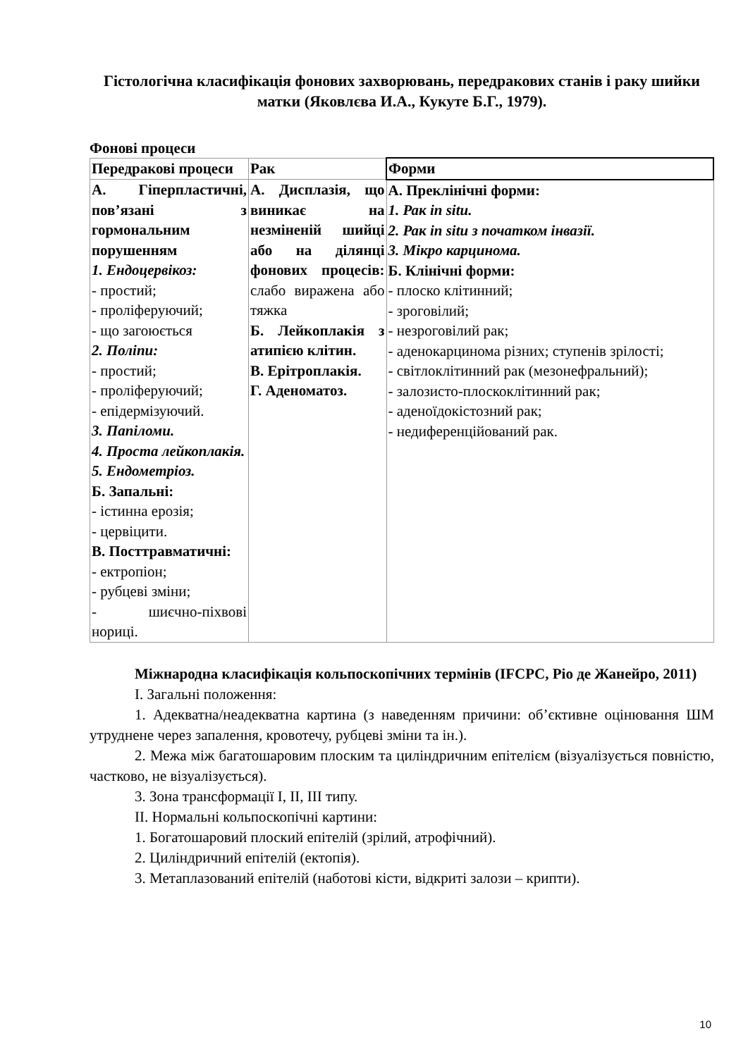Гістологічна класифікація фонових захворювань, передракових станів і раку шийки матки (Яковлєва И.А., Кукуте Б.Г., 1979).
Фонові процеси
| Передракові процеси | Рак | Форми |
| А. Гіперпластичні, пов’язані з гормональним порушенням 1. Ендоцервікоз: - простий; - проліферуючий; - що загоюється 2. Поліпи: - простий; - проліферуючий; - епідермізуючий. 3. Папіломи. 4. Проста лейкоплакія. 5. Ендометріоз. Б. Запальні: - істинна ерозія; - цервіцити. В. Посттравматичні: - ектропіон; - рубцеві зміни; - шиєчно-піхвові нориці. | А. Дисплазія, що виникає на незміненій шийці або на ділянці фонових процесів: слабо виражена або тяжка Б. Лейкоплакія з атипією клітин. В. Ерітроплакія. Г. Аденоматоз. | А. Преклінічні форми: 1. Рак in situ. 2. Рак in situ з початком інвазії. 3. Мікро карцинома. Б. Клінічні форми: - плоско клітинний; - зроговілий; - незроговілий рак; - аденокарцинома різних; ступенів зрілості; - світлоклітинний рак (мезонефральний); - залозисто-плоскоклітинний рак; - аденоїдокістозний рак; - недиференційований рак. |
Міжнародна класифікація кольпоскопічних термінів (IFCPC, Ріо де Жанейро, 2011)
I. Загальні положення:
1. Адекватна/неадекватна картина (з наведенням причини: об’єктивне оцінювання ШМ утруднене через запалення, кровотечу, рубцеві зміни та ін.).
2. Межа між багатошаровим плоским та циліндричним епітелієм (візуалізується повністю, частково, не візуалізується).
3. Зона трансформації I, II, III типу.
II. Нормальні кольпоскопічні картини:
1. Богатошаровий плоский епітелій (зрілий, атрофічний).
2. Циліндричний епітелій (ектопія).
3. Метаплазований епітелій (наботові кісти, відкриті залози – крипти).
10